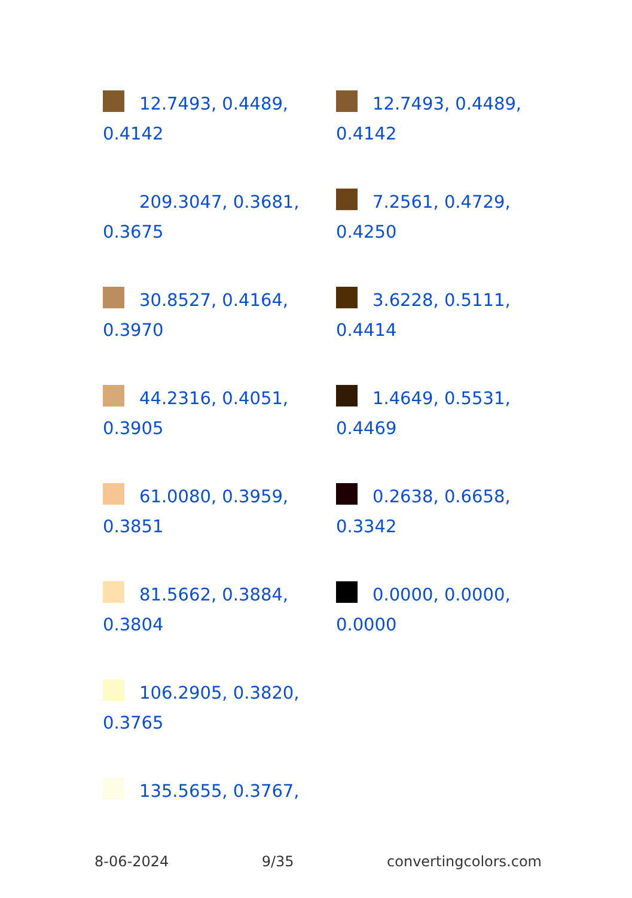12.7493, 0.4489, 0.4142
209.3047, 0.3681, 0.3675
30.8527, 0.4164, 0.3970
44.2316, 0.4051, 0.3905
61.0080, 0.3959, 0.3851
81.5662, 0.3884, 0.3804
106.2905, 0.3820, 0.3765
135.5655, 0.3767,
12.7493, 0.4489, 0.4142
7.2561, 0.4729, 0.4250
3.6228, 0.5111, 0.4414
1.4649, 0.5531, 0.4469
0.2638, 0.6658, 0.3342
0.0000, 0.0000, 0.0000
8-06-2024 9/35 convertingcolors.com